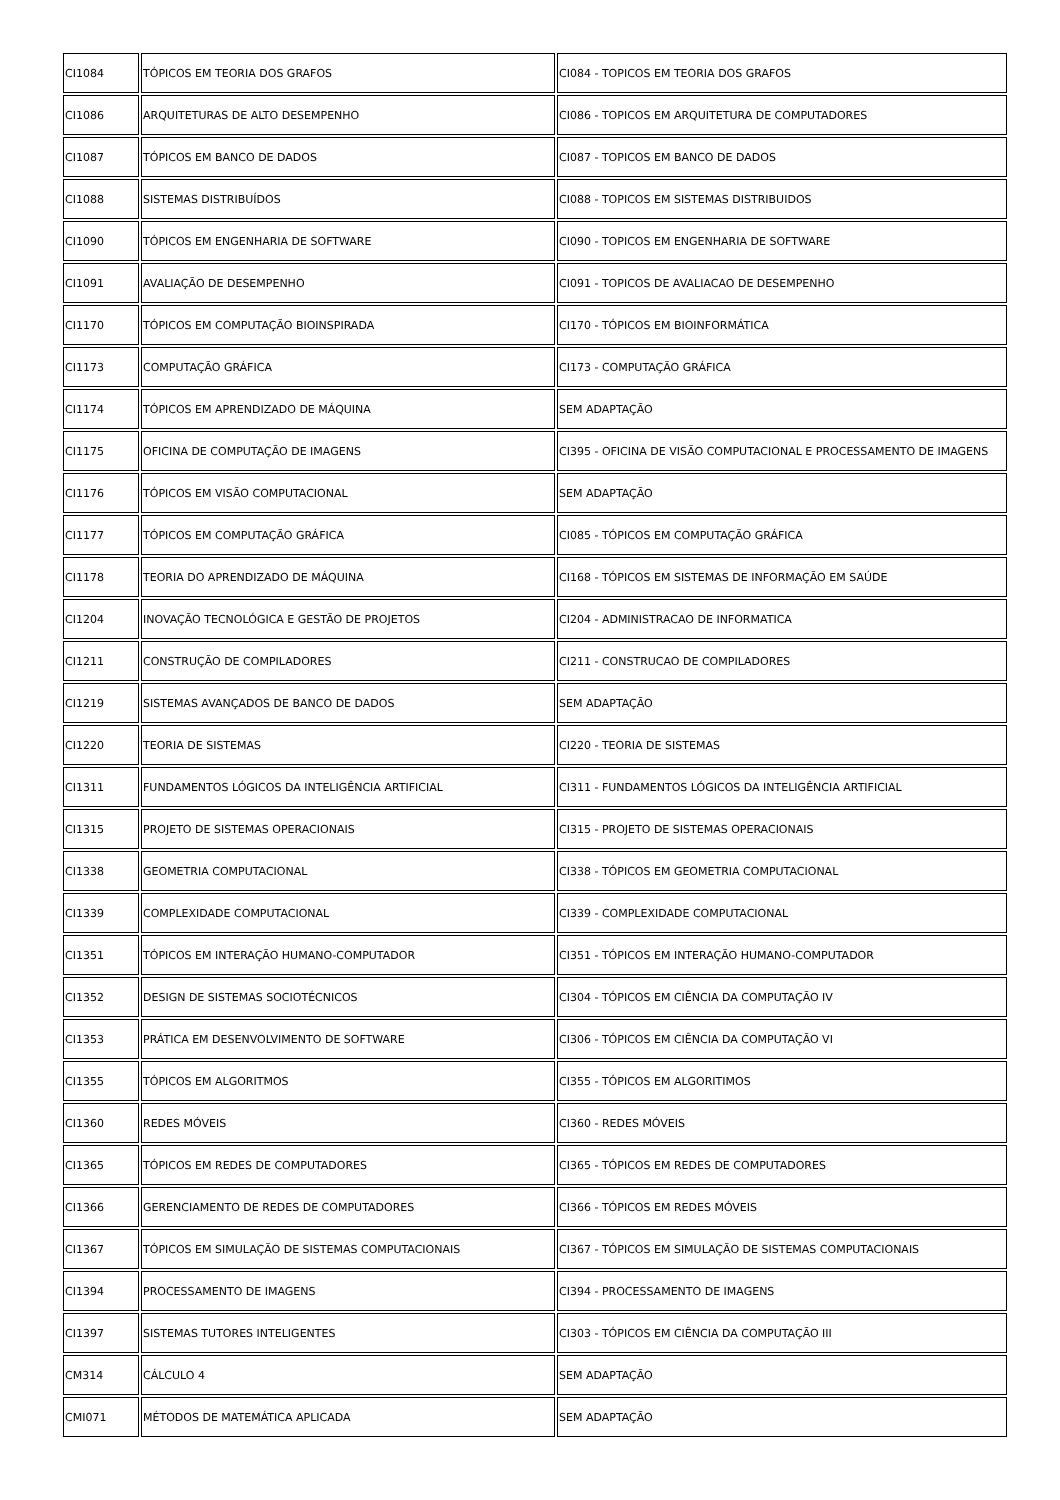| CI1084 | TÓPICOS EM TEORIA DOS GRAFOS | CI084 - TOPICOS EM TEORIA DOS GRAFOS |
| CI1086 | ARQUITETURAS DE ALTO DESEMPENHO | CI086 - TOPICOS EM ARQUITETURA DE COMPUTADORES |
| CI1087 | TÓPICOS EM BANCO DE DADOS | CI087 - TOPICOS EM BANCO DE DADOS |
| CI1088 | SISTEMAS DISTRIBUÍDOS | CI088 - TOPICOS EM SISTEMAS DISTRIBUIDOS |
| CI1090 | TÓPICOS EM ENGENHARIA DE SOFTWARE | CI090 - TOPICOS EM ENGENHARIA DE SOFTWARE |
| CI1091 | AVALIAÇÃO DE DESEMPENHO | CI091 - TOPICOS DE AVALIACAO DE DESEMPENHO |
| CI1170 | TÓPICOS EM COMPUTAÇÃO BIOINSPIRADA | CI170 - TÓPICOS EM BIOINFORMÁTICA |
| CI1173 | COMPUTAÇÃO GRÁFICA | CI173 - COMPUTAÇÃO GRÁFICA |
| CI1174 | TÓPICOS EM APRENDIZADO DE MÁQUINA | SEM ADAPTAÇÃO |
| CI1175 | OFICINA DE COMPUTAÇÃO DE IMAGENS | CI395 - OFICINA DE VISÃO COMPUTACIONAL E PROCESSAMENTO DE IMAGENS |
| CI1176 | TÓPICOS EM VISÃO COMPUTACIONAL | SEM ADAPTAÇÃO |
| CI1177 | TÓPICOS EM COMPUTAÇÃO GRÁFICA | CI085 - TÓPICOS EM COMPUTAÇÃO GRÁFICA |
| CI1178 | TEORIA DO APRENDIZADO DE MÁQUINA | CI168 - TÓPICOS EM SISTEMAS DE INFORMAÇÃO EM SAÚDE |
| CI1204 | INOVAÇÃO TECNOLÓGICA E GESTÃO DE PROJETOS | CI204 - ADMINISTRACAO DE INFORMATICA |
| CI1211 | CONSTRUÇÃO DE COMPILADORES | CI211 - CONSTRUCAO DE COMPILADORES |
| CI1219 | SISTEMAS AVANÇADOS DE BANCO DE DADOS | SEM ADAPTAÇÃO |
| CI1220 | TEORIA DE SISTEMAS | CI220 - TEORIA DE SISTEMAS |
| CI1311 | FUNDAMENTOS LÓGICOS DA INTELIGÊNCIA ARTIFICIAL | CI311 - FUNDAMENTOS LÓGICOS DA INTELIGÊNCIA ARTIFICIAL |
| CI1315 | PROJETO DE SISTEMAS OPERACIONAIS | CI315 - PROJETO DE SISTEMAS OPERACIONAIS |
| CI1338 | GEOMETRIA COMPUTACIONAL | CI338 - TÓPICOS EM GEOMETRIA COMPUTACIONAL |
| CI1339 | COMPLEXIDADE COMPUTACIONAL | CI339 - COMPLEXIDADE COMPUTACIONAL |
| CI1351 | TÓPICOS EM INTERAÇÃO HUMANO-COMPUTADOR | CI351 - TÓPICOS EM INTERAÇÃO HUMANO-COMPUTADOR |
| CI1352 | DESIGN DE SISTEMAS SOCIOTÉCNICOS | CI304 - TÓPICOS EM CIÊNCIA DA COMPUTAÇÃO IV |
| CI1353 | PRÁTICA EM DESENVOLVIMENTO DE SOFTWARE | CI306 - TÓPICOS EM CIÊNCIA DA COMPUTAÇÃO VI |
| CI1355 | TÓPICOS EM ALGORITMOS | CI355 - TÓPICOS EM ALGORITIMOS |
| CI1360 | REDES MÓVEIS | CI360 - REDES MÓVEIS |
| CI1365 | TÓPICOS EM REDES DE COMPUTADORES | CI365 - TÓPICOS EM REDES DE COMPUTADORES |
| CI1366 | GERENCIAMENTO DE REDES DE COMPUTADORES | CI366 - TÓPICOS EM REDES MÓVEIS |
| CI1367 | TÓPICOS EM SIMULAÇÃO DE SISTEMAS COMPUTACIONAIS | CI367 - TÓPICOS EM SIMULAÇÃO DE SISTEMAS COMPUTACIONAIS |
| CI1394 | PROCESSAMENTO DE IMAGENS | CI394 - PROCESSAMENTO DE IMAGENS |
| CI1397 | SISTEMAS TUTORES INTELIGENTES | CI303 - TÓPICOS EM CIÊNCIA DA COMPUTAÇÃO III |
| CM314 | CÁLCULO 4 | SEM ADAPTAÇÃO |
| CMI071 | MÉTODOS DE MATEMÁTICA APLICADA | SEM ADAPTAÇÃO |